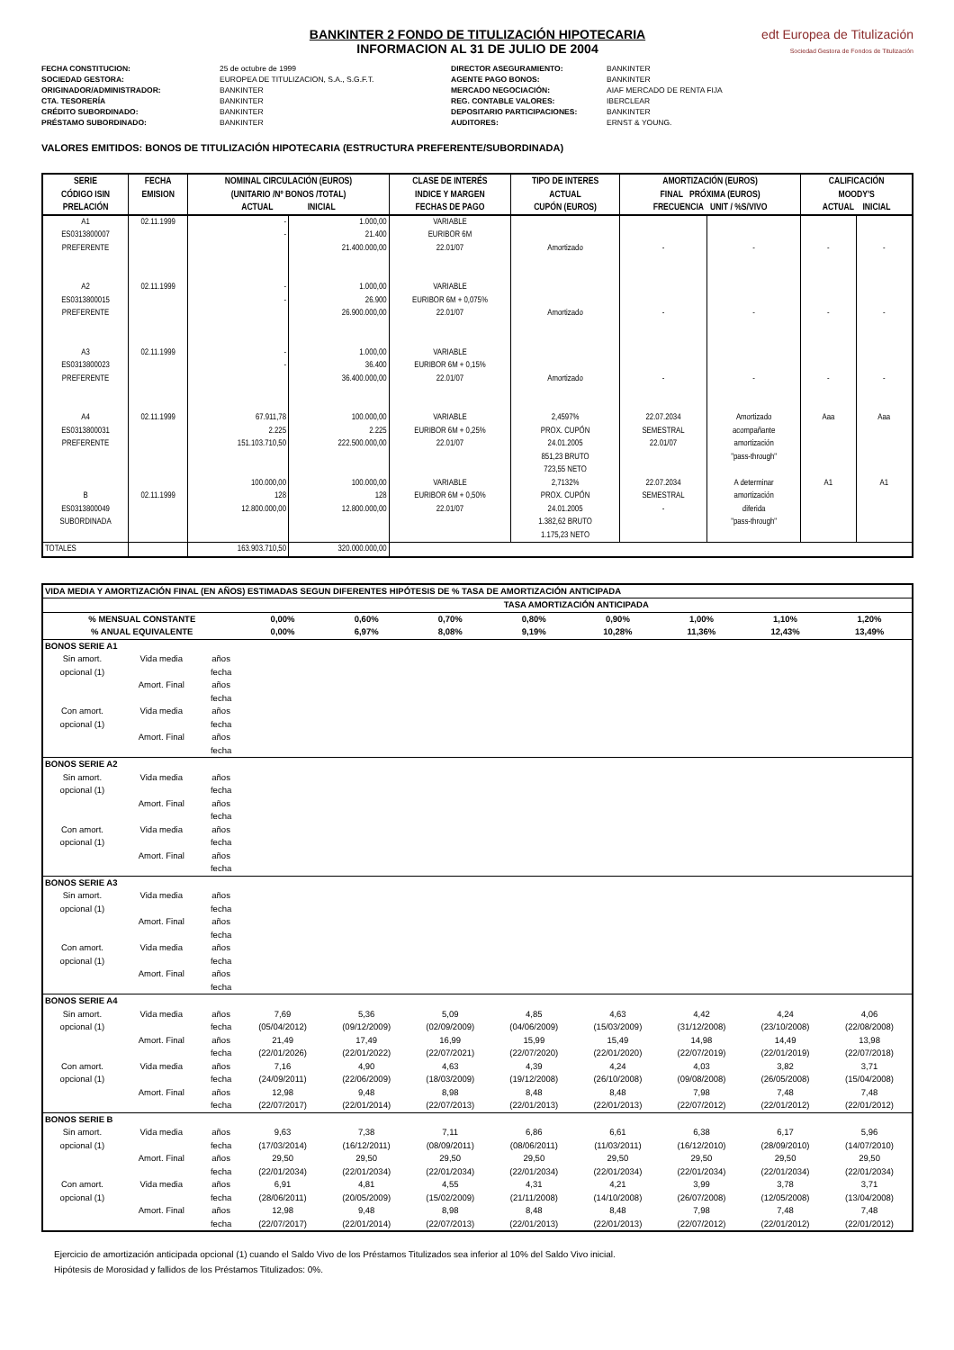BANKINTER 2 FONDO DE TITULIZACIÓN HIPOTECARIA
INFORMACION AL 31 DE JULIO DE 2004
edt Europea de Titulización
Sociedad Gestora de Fondos de Titulización
FECHA CONSTITUCION:
SOCIEDAD GESTORA:
ORIGINADOR/ADMINISTRADOR:
CTA. TESORERÍA
CRÉDITO SUBORDINADO:
PRÉSTAMO SUBORDINADO:
25 de octubre de 1999
EUROPEA DE TITULIZACION, S.A., S.G.F.T.
BANKINTER
BANKINTER
BANKINTER
BANKINTER
DIRECTOR ASEGURAMIENTO:
AGENTE PAGO BONOS:
MERCADO NEGOCIACIÓN:
REG. CONTABLE VALORES:
DEPOSITARIO PARTICIPACIONES:
AUDITORES:
BANKINTER
BANKINTER
AIAF MERCADO DE RENTA FIJA
IBERCLEAR
BANKINTER
ERNST & YOUNG.
VALORES EMITIDOS: BONOS DE TITULIZACIÓN HIPOTECARIA (ESTRUCTURA PREFERENTE/SUBORDINADA)
| SERIE CÓDIGO ISIN PRELACIÓN | FECHA EMISION | NOMINAL CIRCULACIÓN (EUROS) (UNITARIO /Nº BONOS /TOTAL) ACTUAL INICIAL | | CLASE DE INTERÉS INDICE Y MARGEN FECHAS DE PAGO | TIPO DE INTERES ACTUAL CUPÓN (EUROS) | AMORTIZACIÓN (EUROS) FINAL PRÓXIMA (EUROS) FRECUENCIA UNIT / %S/VIVO | | CALIFICACIÓN MOODY'S ACTUAL INICIAL | |
| --- | --- | --- | --- | --- | --- | --- | --- | --- | --- |
| A1 ES0313800007 PREFERENTE | 02.11.1999 | - - | 1.000,00 21.400 21.400.000,00 | VARIABLE EURIBOR 6M 22.01/07 | Amortizado | - | - | - | - |
| A2 ES0313800015 PREFERENTE | 02.11.1999 | - - | 1.000,00 26.900 26.900.000,00 | VARIABLE EURIBOR 6M + 0,075% 22.01/07 | Amortizado | - | - | - | - |
| A3 ES0313800023 PREFERENTE | 02.11.1999 | - - | 1.000,00 36.400 36.400.000,00 | VARIABLE EURIBOR 6M + 0,15% 22.01/07 | Amortizado | - | - | - | - |
| A4 ES0313800031 PREFERENTE | 02.11.1999 | 67.911,78 2.225 151.103.710,50 | 100.000,00 2.225 222.500.000,00 | VARIABLE EURIBOR 6M + 0,25% 22.01/07 | 2,4597% PROX. CUPÓN 24.01.2005 851,23 BRUTO 723,55 NETO | 22.07.2034 SEMESTRAL 22.01/07 | Amortizado acompañante amortización "pass-through" | Aaa | Aaa |
| B ES0313800049 SUBORDINADA | 02.11.1999 | 100.000,00 128 12.800.000,00 | 100.000,00 128 12.800.000,00 | VARIABLE EURIBOR 6M + 0,50% 22.01/07 | 2,7132% PROX. CUPÓN 24.01.2005 1.382,62 BRUTO 1.175,23 NETO | 22.07.2034 SEMESTRAL - | A determinar amortización diferida "pass-through" | A1 | A1 |
| TOTALES | | 163.903.710,50 | 320.000.000,00 | | | | | | |
| VIDA MEDIA Y AMORTIZACIÓN FINAL (EN AÑOS) ESTIMADAS SEGUN DIFERENTES HIPÓTESIS DE % TASA DE AMORTIZACIÓN ANTICIPADA | | | | | | | | | | |
| --- | --- | --- | --- | --- | --- | --- | --- | --- | --- | --- |
| | | | TASA AMORTIZACIÓN ANTICIPADA | | | | | | | |
| % MENSUAL CONSTANTE % ANUAL EQUIVALENTE | | | 0,00% 0,00% | 0,60% 6,97% | 0,70% 8,08% | 0,80% 9,19% | 0,90% 10,28% | 1,00% 11,36% | 1,10% 12,43% | 1,20% 13,49% |
| BONOS SERIE A1 | | | | | | | | | | |
| Sin amort. opcional (1) Con amort. opcional (1) | Vida media Amort. Final Vida media Amort. Final | años fecha años fecha años fecha años fecha | | | | | | | | |
| BONOS SERIE A2 | | | | | | | | | | |
| Sin amort. opcional (1) Con amort. opcional (1) | Vida media Amort. Final Vida media Amort. Final | años fecha años fecha años fecha años fecha | | | | | | | | |
| BONOS SERIE A3 | | | | | | | | | | |
| Sin amort. opcional (1) Con amort. opcional (1) | Vida media Amort. Final Vida media Amort. Final | años fecha años fecha años fecha años fecha | | | | | | | | |
| BONOS SERIE A4 | | | | | | | | | | |
| Sin amort. opcional (1) Con amort. opcional (1) | Vida media Amort. Final Vida media Amort. Final | años fecha años fecha años fecha años fecha | 7,69 (05/04/2012) 21,49 (22/01/2026) 7,16 (24/09/2011) 12,98 (22/07/2017) | 5,36 (09/12/2009) 17,49 (22/01/2022) 4,90 (22/06/2009) 9,48 (22/01/2014) | 5,09 (02/09/2009) 16,99 (22/07/2021) 4,63 (18/03/2009) 8,98 (22/07/2013) | 4,85 (04/06/2009) 15,99 (22/07/2020) 4,39 (19/12/2008) 8,48 (22/01/2013) | 4,63 (15/03/2009) 15,49 (22/01/2020) 4,24 (26/10/2008) 8,48 (22/01/2013) | 4,42 (31/12/2008) 14,98 (22/07/2019) 4,03 (09/08/2008) 7,98 (22/07/2012) | 4,24 (23/10/2008) 14,49 (22/01/2019) 3,82 (26/05/2008) 7,48 (22/01/2012) | 4,06 (22/08/2008) 13,98 (22/07/2018) 3,71 (15/04/2008) 7,48 (22/01/2012) |
| BONOS SERIE B | | | | | | | | | | |
| Sin amort. opcional (1) Con amort. opcional (1) | Vida media Amort. Final Vida media Amort. Final | años fecha años fecha años fecha años fecha | 9,63 (17/03/2014) 29,50 (22/01/2034) 6,91 (28/06/2011) 12,98 (22/07/2017) | 7,38 (16/12/2011) 29,50 (22/01/2034) 4,81 (20/05/2009) 9,48 (22/01/2014) | 7,11 (08/09/2011) 29,50 (22/01/2034) 4,55 (15/02/2009) 8,98 (22/07/2013) | 6,86 (08/06/2011) 29,50 (22/01/2034) 4,31 (21/11/2008) 8,48 (22/01/2013) | 6,61 (11/03/2011) 29,50 (22/01/2034) 4,21 (14/10/2008) 8,48 (22/01/2013) | 6,38 (16/12/2010) 29,50 (22/01/2034) 3,99 (26/07/2008) 7,98 (22/07/2012) | 6,17 (28/09/2010) 29,50 (22/01/2034) 3,78 (12/05/2008) 7,48 (22/01/2012) | 5,96 (14/07/2010) 29,50 (22/01/2034) 3,71 (13/04/2008) 7,48 (22/01/2012) |
Ejercicio de amortización anticipada opcional (1) cuando el Saldo Vivo de los Préstamos Titulizados sea inferior al 10% del Saldo Vivo inicial.
Hipótesis de Morosidad y fallidos de los Préstamos Titulizados: 0%.